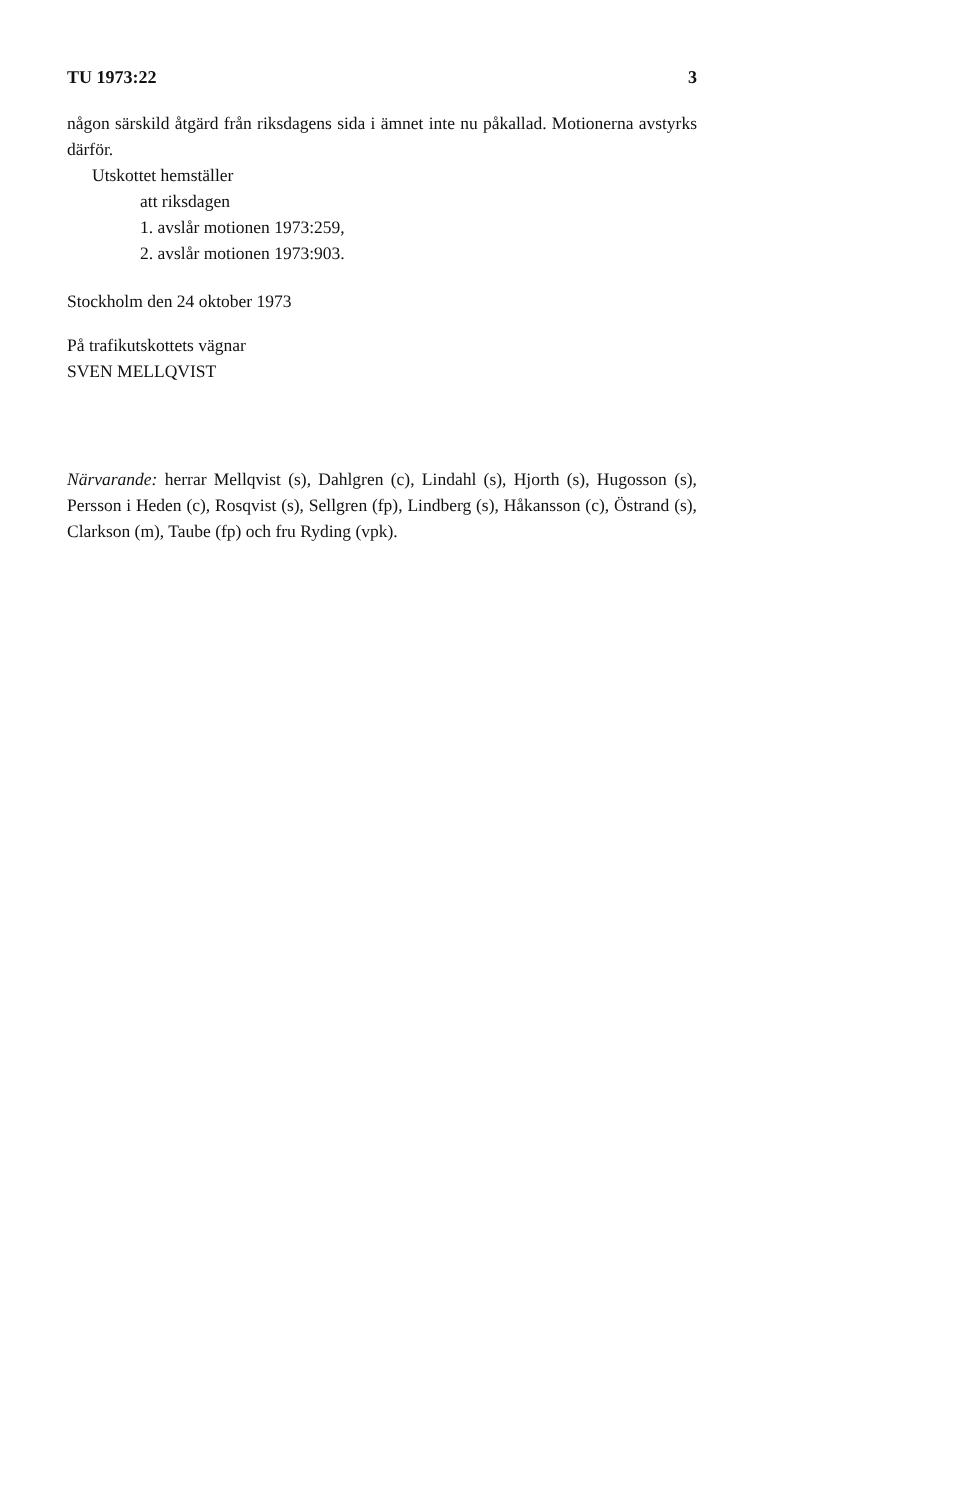TU 1973:22 3
någon särskild åtgärd från riksdagens sida i ämnet inte nu påkallad. Motionerna avstyrks därför.
Utskottet hemställer
att riksdagen
1. avslår motionen 1973:259,
2. avslår motionen 1973:903.
Stockholm den 24 oktober 1973
På trafikutskottets vägnar
SVEN MELLQVIST
Närvarande: herrar Mellqvist (s), Dahlgren (c), Lindahl (s), Hjorth (s), Hugosson (s), Persson i Heden (c), Rosqvist (s), Sellgren (fp), Lindberg (s), Håkansson (c), Östrand (s), Clarkson (m), Taube (fp) och fru Ryding (vpk).